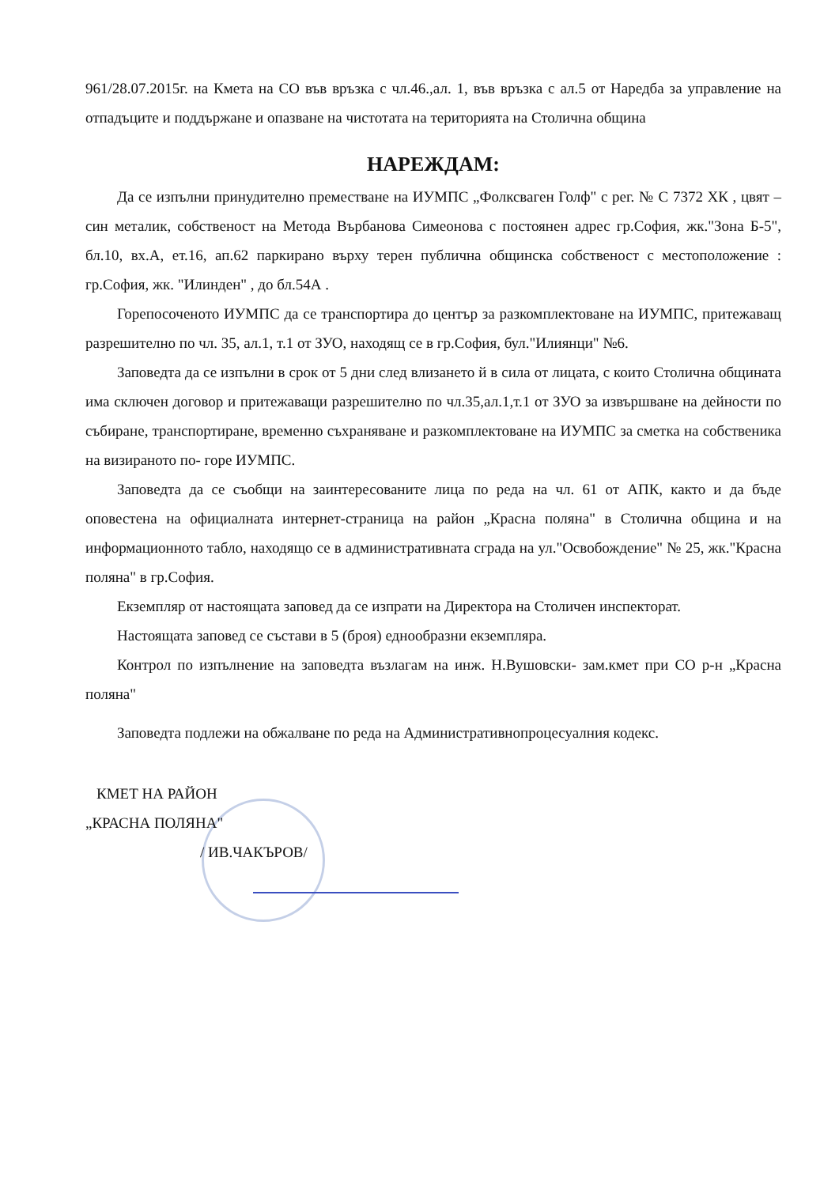961/28.07.2015г. на Кмета на СО във връзка с чл.46.,ал. 1, във връзка с ал.5 от Наредба за управление на отпадъците и поддържане и опазване на чистотата на територията на Столична община
НАРЕЖДАМ:
Да се изпълни принудително преместване на ИУМПС „Фолксваген Голф" с рег. № С 7372 ХК , цвят – син металик, собственост на Метода Върбанова Симеонова с постоянен адрес гр.София, жк."Зона Б-5", бл.10, вх.А, ет.16, ап.62 паркирано върху терен публична общинска собственост с местоположение : гр.София, жк. "Илинден" , до бл.54А .
Горепосоченото ИУМПС да се транспортира до център за разкомплектоване на ИУМПС, притежаващ разрешително по чл. 35, ал.1, т.1 от ЗУО, находящ се в гр.София, бул."Илиянци" №6.
Заповедта да се изпълни в срок от 5 дни след влизането й в сила от лицата, с които Столична общината има сключен договор и притежаващи разрешително по чл.35,ал.1,т.1 от ЗУО за извършване на дейности по събиране, транспортиране, временно съхраняване и разкомплектоване на ИУМПС за сметка на собственика на визираното по- горе ИУМПС.
Заповедта да се съобщи на заинтересованите лица по реда на чл. 61 от АПК, както и да бъде оповестена на официалната интернет-страница на район „Красна поляна" в Столична община и на информационното табло, находящо се в административната сграда на ул."Освобождение" № 25, жк."Красна поляна" в гр.София.
Екземпляр от настоящата заповед да се изпрати на Директора на Столичен инспекторат.
Настоящата заповед се състави в 5 (броя) еднообразни екземпляра.
Контрол по изпълнение на заповедта възлагам на инж. Н.Вушовски- зам.кмет при СО р-н „Красна поляна"
Заповедта подлежи на обжалване по реда на Административнопроцесуалния кодекс.
КМЕТ НА РАЙОН
„КРАСНА ПОЛЯНА"
/ ИВ.ЧАКЪРОВ/